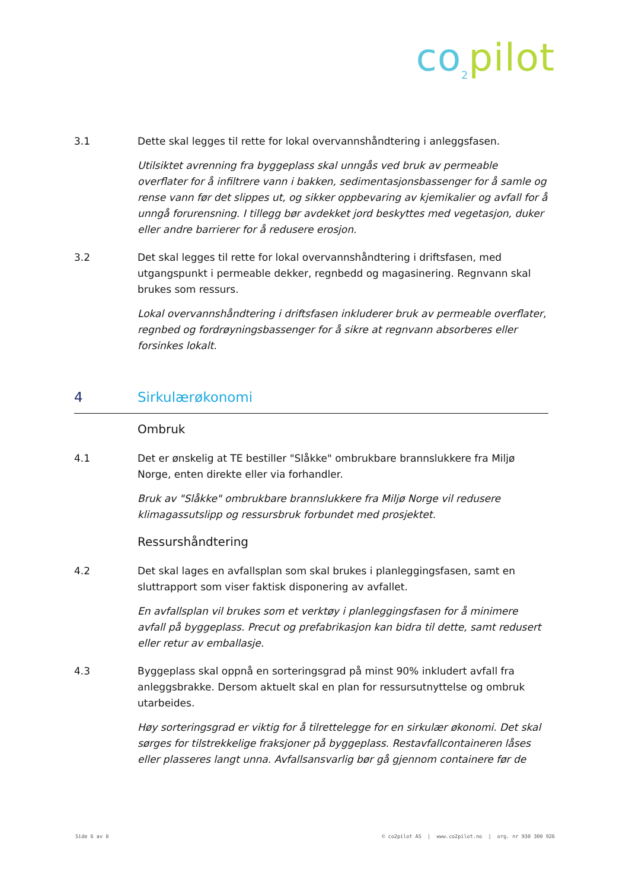co<sub>2</sub>pilot
3.1 Dette skal legges til rette for lokal overvannshåndtering i anleggsfasen.
Utilsiktet avrenning fra byggeplass skal unngås ved bruk av permeable overflater for å infiltrere vann i bakken, sedimentasjonsbassenger for å samle og rense vann før det slippes ut, og sikker oppbevaring av kjemikalier og avfall for å unngå forurensning. I tillegg bør avdekket jord beskyttes med vegetasjon, duker eller andre barrierer for å redusere erosjon.
3.2 Det skal legges til rette for lokal overvannshåndtering i driftsfasen, med utgangspunkt i permeable dekker, regnbedd og magasinering. Regnvann skal brukes som ressurs.
Lokal overvannshåndtering i driftsfasen inkluderer bruk av permeable overflater, regnbed og fordrøyningsbassenger for å sikre at regnvann absorberes eller forsinkes lokalt.
4 Sirkulærøkonomi
Ombruk
4.1 Det er ønskelig at TE bestiller "Slåkke" ombrukbare brannslukkere fra Miljø Norge, enten direkte eller via forhandler.
Bruk av "Slåkke" ombrukbare brannslukkere fra Miljø Norge vil redusere klimagassutslipp og ressursbruk forbundet med prosjektet.
Ressurshåndtering
4.2 Det skal lages en avfallsplan som skal brukes i planleggingsfasen, samt en sluttrapport som viser faktisk disponering av avfallet.
En avfallsplan vil brukes som et verktøy i planleggingsfasen for å minimere avfall på byggeplass. Precut og prefabrikasjon kan bidra til dette, samt redusert eller retur av emballasje.
4.3 Byggeplass skal oppnå en sorteringsgrad på minst 90% inkludert avfall fra anleggsbrakke. Dersom aktuelt skal en plan for ressursutnyttelse og ombruk utarbeides.
Høy sorteringsgrad er viktig for å tilrettelegge for en sirkulær økonomi. Det skal sørges for tilstrekkelige fraksjoner på byggeplass. Restavfallcontaineren låses eller plasseres langt unna. Avfallsansvarlig bør gå gjennom containere før de
Side 6 av 8 © co2pilot AS | www.co2pilot.no | org. nr 930 300 926